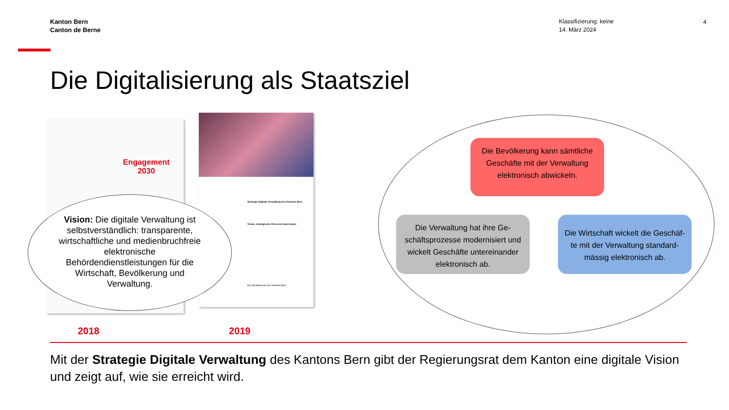Kanton Bern
Canton de Berne
Klassifizierung: keine
14. März 2024
4
Die Digitalisierung als Staatsziel
Engagement
2030
Strategie Digitale Verwaltung des Kantons Bern
Vision, strategische Ziele und Governance
Die Staatskanzlei des Kantons Bern
Vision: Die digitale Verwaltung ist selbstverständlich: transparente, wirtschaftliche und medienbruchfreie elektronische Behördendienstleistungen für die Wirtschaft, Bevölkerung und Verwaltung.
Die Bevölkerung kann sämtliche Geschäfte mit der Verwaltung elektronisch abwickeln.
Die Verwaltung hat ihre Ge-schäftsprozesse modernisiert und wickelt Geschäfte untereinander elektronisch ab.
Die Wirtschaft wickelt die Geschäf-te mit der Verwaltung standard-mässig elektronisch ab.
2018 2019
Mit der Strategie Digitale Verwaltung des Kantons Bern gibt der Regierungsrat dem Kanton eine digitale Vision und zeigt auf, wie sie erreicht wird.